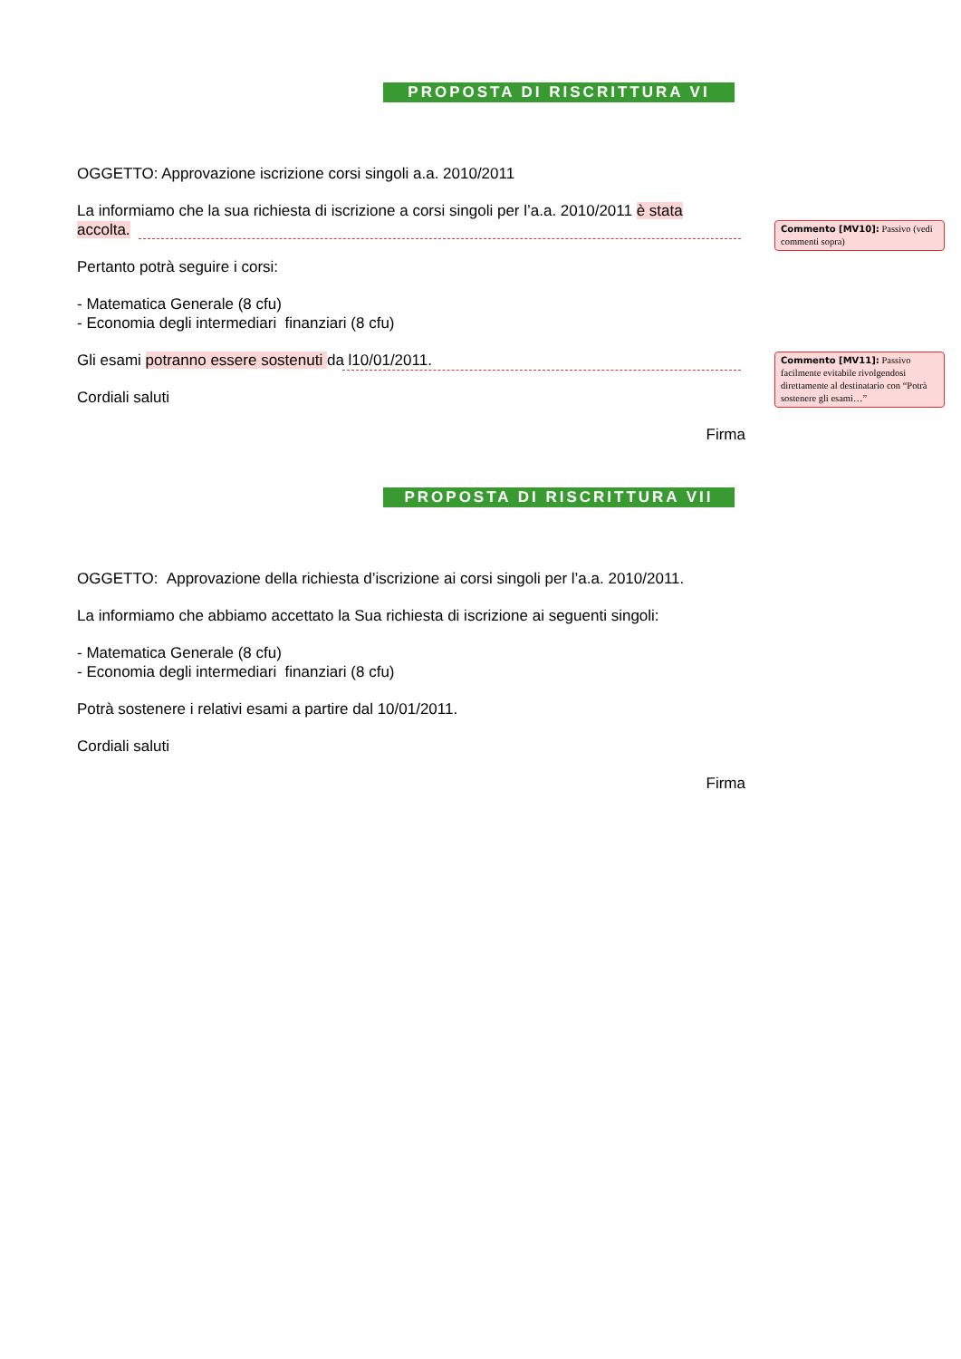PROPOSTA DI RISCRITTURA VI
OGGETTO: Approvazione iscrizione corsi singoli a.a. 2010/2011
La informiamo che la sua richiesta di iscrizione a corsi singoli per l’a.a. 2010/2011 è stata accolta.
Pertanto potrà seguire i corsi:
- Matematica Generale (8 cfu)
- Economia degli intermediari finanziari (8 cfu)
Gli esami potranno essere sostenuti da l10/01/2011.
Cordiali saluti
Firma
PROPOSTA DI RISCRITTURA VII
OGGETTO: Approvazione della richiesta d’iscrizione ai corsi singoli per l’a.a. 2010/2011.
La informiamo che abbiamo accettato la Sua richiesta di iscrizione ai seguenti singoli:
- Matematica Generale (8 cfu)
- Economia degli intermediari finanziari (8 cfu)
Potrà sostenere i relativi esami a partire dal 10/01/2011.
Cordiali saluti
Firma
Commento [MV10]: Passivo (vedi commenti sopra)
Commento [MV11]: Passivo facilmente evitabile rivolgendosi direttamente al destinatario con “Potrà sostenere gli esami…”